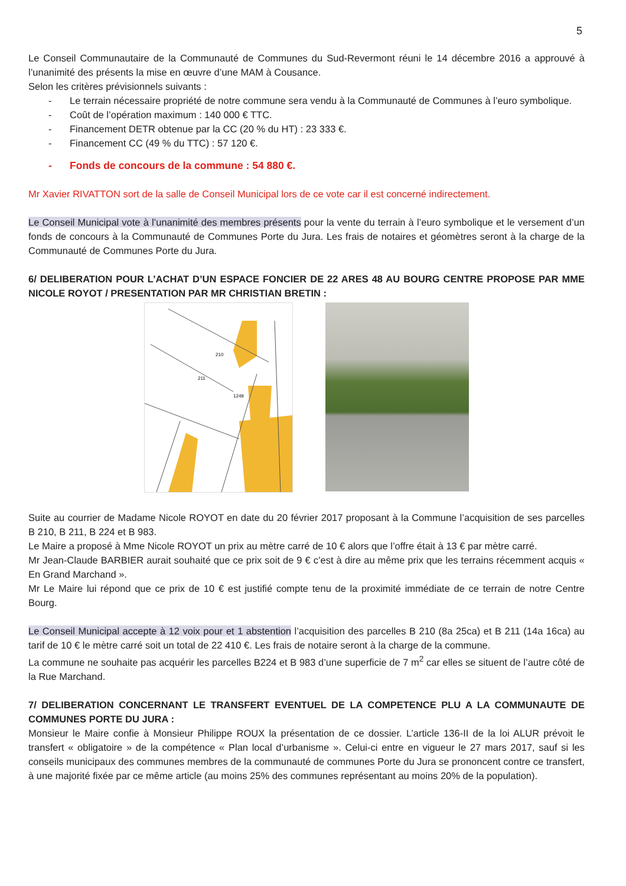5
Le Conseil Communautaire de la Communauté de Communes du Sud-Revermont réuni le 14 décembre 2016 a approuvé à l’unanimité des présents la mise en œuvre d’une MAM à Cousance.
Selon les critères prévisionnels suivants :
- Le terrain nécessaire propriété de notre commune sera vendu à la Communauté de Communes à l’euro symbolique.
- Coût de l’opération maximum : 140 000 € TTC.
- Financement DETR obtenue par la CC (20 % du HT) : 23 333 €.
- Financement CC (49 % du TTC) : 57 120 €.
- Fonds de concours de la commune : 54 880 €.
Mr Xavier RIVATTON sort de la salle de Conseil Municipal lors de ce vote car il est concerné indirectement.
Le Conseil Municipal vote à l’unanimité des membres présents pour la vente du terrain à l’euro symbolique et le versement d’un fonds de concours à la Communauté de Communes Porte du Jura. Les frais de notaires et géomètres seront à la charge de la Communauté de Communes Porte du Jura.
6/ DELIBERATION POUR L’ACHAT D’UN ESPACE FONCIER DE 22 ARES 48 AU BOURG CENTRE PROPOSE PAR MME NICOLE ROYOT / PRESENTATION PAR MR CHRISTIAN BRETIN :
211
210
1249
Suite au courrier de Madame Nicole ROYOT en date du 20 février 2017 proposant à la Commune l’acquisition de ses parcelles B 210, B 211, B 224 et B 983.
Le Maire a proposé à Mme Nicole ROYOT un prix au mètre carré de 10 € alors que l’offre était à 13 € par mètre carré.
Mr Jean-Claude BARBIER aurait souhaité que ce prix soit de 9 € c’est à dire au même prix que les terrains récemment acquis « En Grand Marchand ».
Mr Le Maire lui répond que ce prix de 10 € est justifié compte tenu de la proximité immédiate de ce terrain de notre Centre Bourg.
Le Conseil Municipal accepte à 12 voix pour et 1 abstention l’acquisition des parcelles B 210 (8a 25ca) et B 211 (14a 16ca) au tarif de 10 € le mètre carré soit un total de 22 410 €. Les frais de notaire seront à la charge de la commune.
La commune ne souhaite pas acquérir les parcelles B224 et B 983 d’une superficie de 7 m<sup>2</sup> car elles se situent de l’autre côté de la Rue Marchand.
7/ DELIBERATION CONCERNANT LE TRANSFERT EVENTUEL DE LA COMPETENCE PLU A LA COMMUNAUTE DE COMMUNES PORTE DU JURA :
Monsieur le Maire confie à Monsieur Philippe ROUX la présentation de ce dossier. L’article 136-II de la loi ALUR prévoit le transfert « obligatoire » de la compétence « Plan local d’urbanisme ». Celui-ci entre en vigueur le 27 mars 2017, sauf si les conseils municipaux des communes membres de la communauté de communes Porte du Jura se prononcent contre ce transfert, à une majorité fixée par ce même article (au moins 25% des communes représentant au moins 20% de la population).